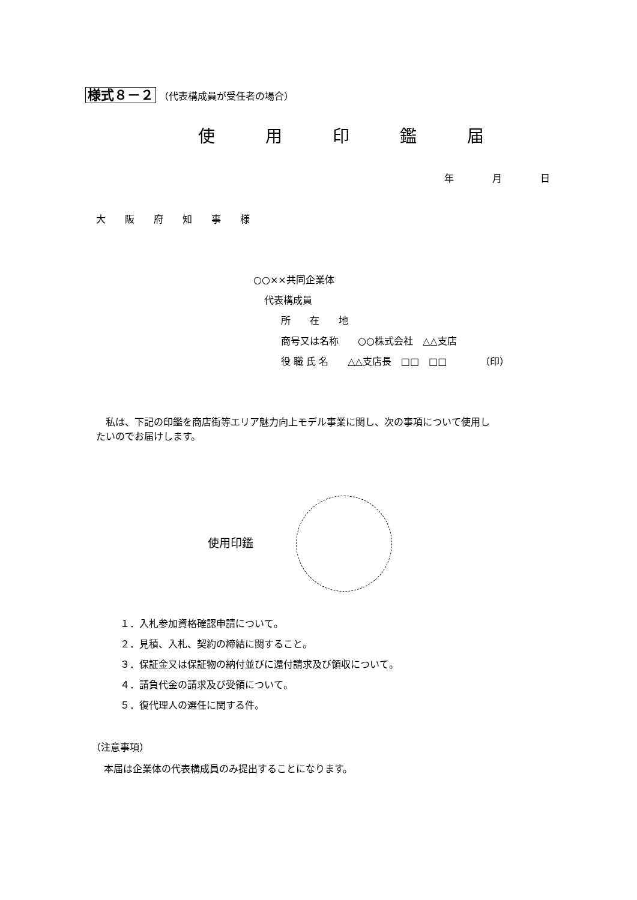様式８－２ （代表構成員が受任者の場合）
使　　　用　　　印　　　鑑　　　届
年　　　　月　　　　日
大　　阪　　府　　知　　事　　様
○○××共同企業体
代表構成員
所　　在　　地
商号又は名称　　○○株式会社　△△支店
役 職 氏 名　　△△支店長　□□　□□　　　　（印）
　私は、下記の印鑑を商店街等エリア魅力向上モデル事業に関し、次の事項について使用し たいのでお届けします。
使用印鑑
１．入札参加資格確認申請について。 ２．見積、入札、契約の締結に関すること。 ３．保証金又は保証物の納付並びに還付請求及び領収について。 ４．請負代金の請求及び受領について。 ５．復代理人の選任に関する件。
（注意事項） 　 本届は企業体の代表構成員のみ提出することになります。